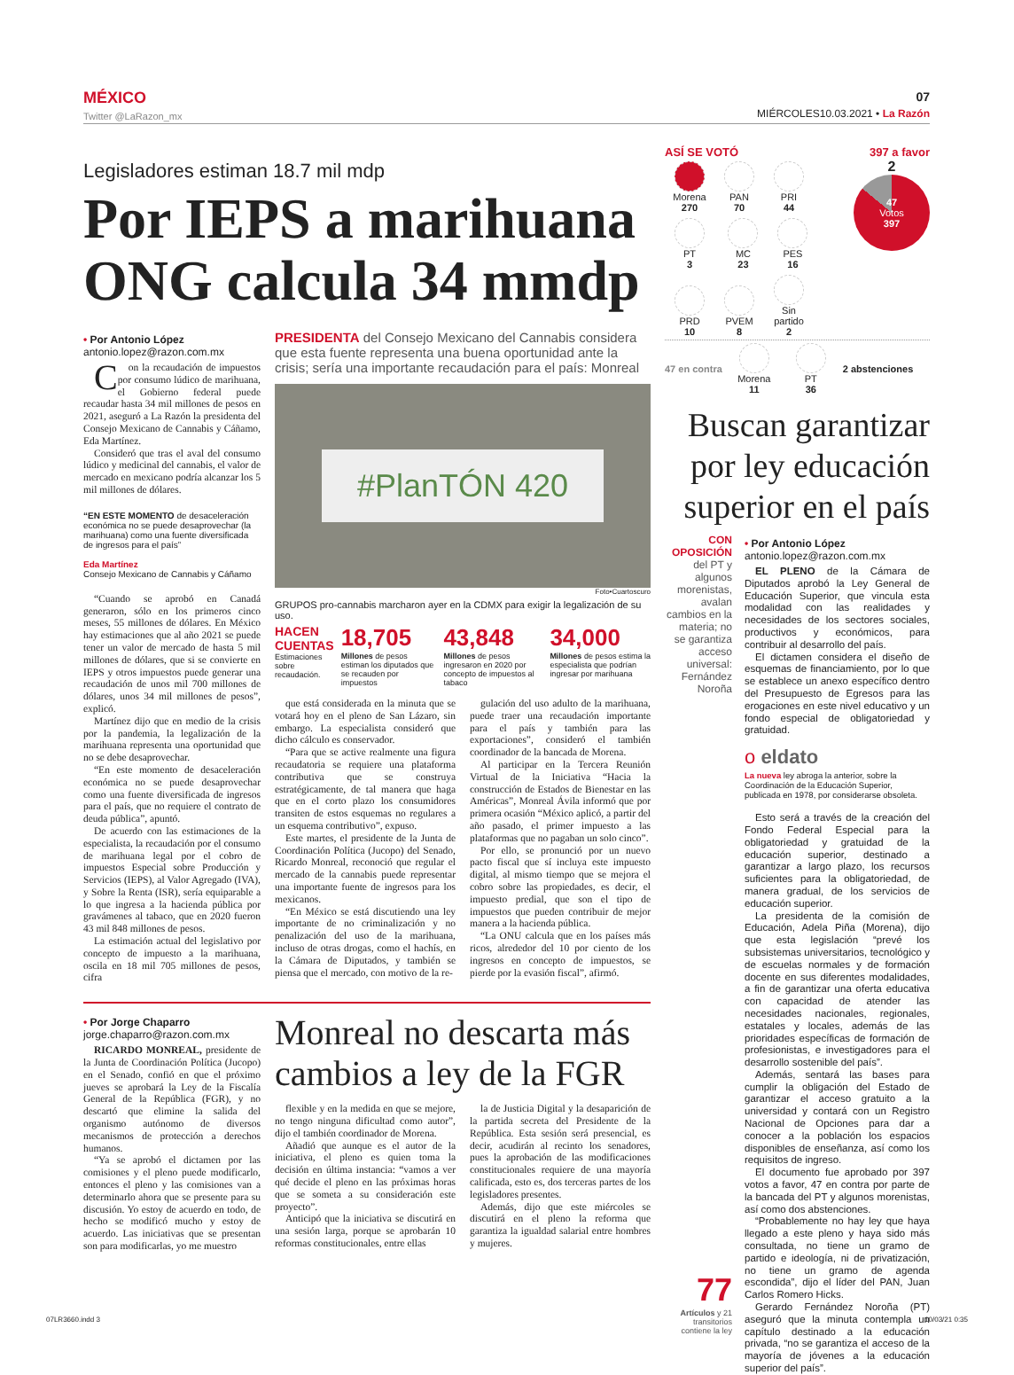MÉXICO
Twitter @LaRazon_mx
07
MIÉRCOLES10.03.2021 • La Razón
Legisladores estiman 18.7 mil mdp
Por IEPS a marihuana ONG calcula 34 mmdp
• Por Antonio López
antonio.lopez@razon.com.mx
Con la recaudación de impuestos por consumo lúdico de marihuana, el Gobierno federal puede recaudar hasta 34 mil millones de pesos en 2021, aseguró a La Razón la presidenta del Consejo Mexicano de Cannabis y Cáñamo, Eda Martínez.
Consideró que tras el aval del consumo lúdico y medicinal del cannabis, el valor de mercado en mexicano podría alcanzar los 5 mil millones de dólares.
“EN ESTE MOMENTO de desaceleración económica no se puede desaprovechar (la marihuana) como una fuente diversificada de ingresos para el país”
Eda Martínez
Consejo Mexicano de Cannabis y Cáñamo
“Cuando se aprobó en Canadá generaron, sólo en los primeros cinco meses, 55 millones de dólares. En México hay estimaciones que al año 2021 se puede tener un valor de mercado de hasta 5 mil millones de dólares, que si se convierte en IEPS y otros impuestos puede generar una recaudación de unos mil 700 millones de dólares, unos 34 mil millones de pesos”, explicó.
Martínez dijo que en medio de la crisis por la pandemia, la legalización de la marihuana representa una oportunidad que no se debe desaprovechar.
“En este momento de desaceleración económica no se puede desaprovechar como una fuente diversificada de ingresos para el país, que no requiere el contrato de deuda pública”, apuntó.
De acuerdo con las estimaciones de la especialista, la recaudación por el consumo de marihuana legal por el cobro de impuestos Especial sobre Producción y Servicios (IEPS), al Valor Agregado (IVA), y Sobre la Renta (ISR), sería equiparable a lo que ingresa a la hacienda pública por gravámenes al tabaco, que en 2020 fueron 43 mil 848 millones de pesos.
La estimación actual del legislativo por concepto de impuesto a la marihuana, oscila en 18 mil 705 millones de pesos, cifra
PRESIDENTA del Consejo Mexicano del Cannabis considera que esta fuente representa una buena oportunidad ante la crisis; sería una importante recaudación para el país: Monreal
#PlanTÓN 420
Foto•Cuartoscuro
GRUPOS pro-cannabis marcharon ayer en la CDMX para exigir la legalización de su uso.
HACEN CUENTAS
Estimaciones sobre recaudación.
18,705
Millones de pesos estiman los diputados que se recauden por impuestos
43,848
Millones de pesos ingresaron en 2020 por concepto de impuestos al tabaco
34,000
Millones de pesos estima la especialista que podrían ingresar por marihuana
que está considerada en la minuta que se votará hoy en el pleno de San Lázaro, sin embargo. La especialista consideró que dicho cálculo es conservador.
“Para que se active realmente una figura recaudatoria se requiere una plataforma contributiva que se construya estratégicamente, de tal manera que haga que en el corto plazo los consumidores transiten de estos esquemas no regulares a un esquema contributivo”, expuso.
Este martes, el presidente de la Junta de Coordinación Política (Jucopo) del Senado, Ricardo Monreal, reconoció que regular el mercado de la cannabis puede representar una importante fuente de ingresos para los mexicanos.
“En México se está discutiendo una ley importante de no criminalización y no penalización del uso de la marihuana, incluso de otras drogas, como el hachís, en la Cámara de Diputados, y también se piensa que el mercado, con motivo de la re-
gulación del uso adulto de la marihuana, puede traer una recaudación importante para el país y también para las exportaciones”, consideró el también coordinador de la bancada de Morena.
Al participar en la Tercera Reunión Virtual de la Iniciativa “Hacia la construcción de Estados de Bienestar en las Américas”, Monreal Ávila informó que por primera ocasión “México aplicó, a partir del año pasado, el primer impuesto a las plataformas que no pagaban un solo cinco”.
Por ello, se pronunció por un nuevo pacto fiscal que sí incluya este impuesto digital, al mismo tiempo que se mejora el cobro sobre las propiedades, es decir, el impuesto predial, que son el tipo de impuestos que pueden contribuir de mejor manera a la hacienda pública.
“La ONU calcula que en los países más ricos, alrededor del 10 por ciento de los ingresos en concepto de impuestos, se pierde por la evasión fiscal”, afirmó.
• Por Jorge Chaparro
jorge.chaparro@razon.com.mx
RICARDO MONREAL, presidente de la Junta de Coordinación Política (Jucopo) en el Senado, confió en que el próximo jueves se aprobará la Ley de la Fiscalía General de la República (FGR), y no descartó que elimine la salida del organismo autónomo de diversos mecanismos de protección a derechos humanos.
“Ya se aprobó el dictamen por las comisiones y el pleno puede modificarlo, entonces el pleno y las comisiones van a determinarlo ahora que se presente para su discusión. Yo estoy de acuerdo en todo, de hecho se modificó mucho y estoy de acuerdo. Las iniciativas que se presentan son para modificarlas, yo me muestro
Monreal no descarta más cambios a ley de la FGR
flexible y en la medida en que se mejore, no tengo ninguna dificultad como autor”, dijo el también coordinador de Morena.
Añadió que aunque es el autor de la iniciativa, el pleno es quien toma la decisión en última instancia: “vamos a ver qué decide el pleno en las próximas horas que se someta a su consideración este proyecto”.
Anticipó que la iniciativa se discutirá en una sesión larga, porque se aprobarán 10 reformas constitucionales, entre ellas
la de Justicia Digital y la desaparición de la partida secreta del Presidente de la República. Esta sesión será presencial, es decir, acudirán al recinto los senadores, pues la aprobación de las modificaciones constitucionales requiere de una mayoría calificada, esto es, dos terceras partes de los legisladores presentes.
Además, dijo que este miércoles se discutirá en el pleno la reforma que garantiza la igualdad salarial entre hombres y mujeres.
ASÍ SE VOTÓ 397 a favor
Morena
270
PAN
70
PRI
44
PT
3
MC
23
PES
16
PRD
10
PVEM
8
Sin partido
2
2
47
Votos
397
47 en contra
Morena
11
PT
36 2 abstenciones
Buscan garantizar por ley educación superior en el país
CON OPOSICIÓN del PT y algunos morenistas, avalan cambios en la materia; no se garantiza acceso universal: Fernández Noroña
77
Artículos y 21 transitorios contiene la ley
• Por Antonio López
antonio.lopez@razon.com.mx
EL PLENO de la Cámara de Diputados aprobó la Ley General de Educación Superior, que vincula esta modalidad con las realidades y necesidades de los sectores sociales, productivos y económicos, para contribuir al desarrollo del país.
El dictamen considera el diseño de esquemas de financiamiento, por lo que se establece un anexo específico dentro del Presupuesto de Egresos para las erogaciones en este nivel educativo y un fondo especial de obligatoriedad y gratuidad.
o eldato
La nueva ley abroga la anterior, sobre la Coordinación de la Educación Superior, publicada en 1978, por considerarse obsoleta.
Esto será a través de la creación del Fondo Federal Especial para la obligatoriedad y gratuidad de la educación superior, destinado a garantizar a largo plazo, los recursos suficientes para la obligatoriedad, de manera gradual, de los servicios de educación superior.
La presidenta de la comisión de Educación, Adela Piña (Morena), dijo que esta legislación “prevé los subsistemas universitarios, tecnológico y de escuelas normales y de formación docente en sus diferentes modalidades, a fin de garantizar una oferta educativa con capacidad de atender las necesidades nacionales, regionales, estatales y locales, además de las prioridades específicas de formación de profesionistas, e investigadores para el desarrollo sostenible del país”.
Además, sentará las bases para cumplir la obligación del Estado de garantizar el acceso gratuito a la universidad y contará con un Registro Nacional de Opciones para dar a conocer a la población los espacios disponibles de enseñanza, así como los requisitos de ingreso.
El documento fue aprobado por 397 votos a favor, 47 en contra por parte de la bancada del PT y algunos morenistas, así como dos abstenciones.
“Probablemente no hay ley que haya llegado a este pleno y haya sido más consultada, no tiene un gramo de partido e ideología, ni de privatización, no tiene un gramo de agenda escondida”, dijo el líder del PAN, Juan Carlos Romero Hicks.
Gerardo Fernández Noroña (PT) aseguró que la minuta contempla un capítulo destinado a la educación privada, “no se garantiza el acceso de la mayoría de jóvenes a la educación superior del país”.
07LR3660.indd 3 10/03/21 0:35